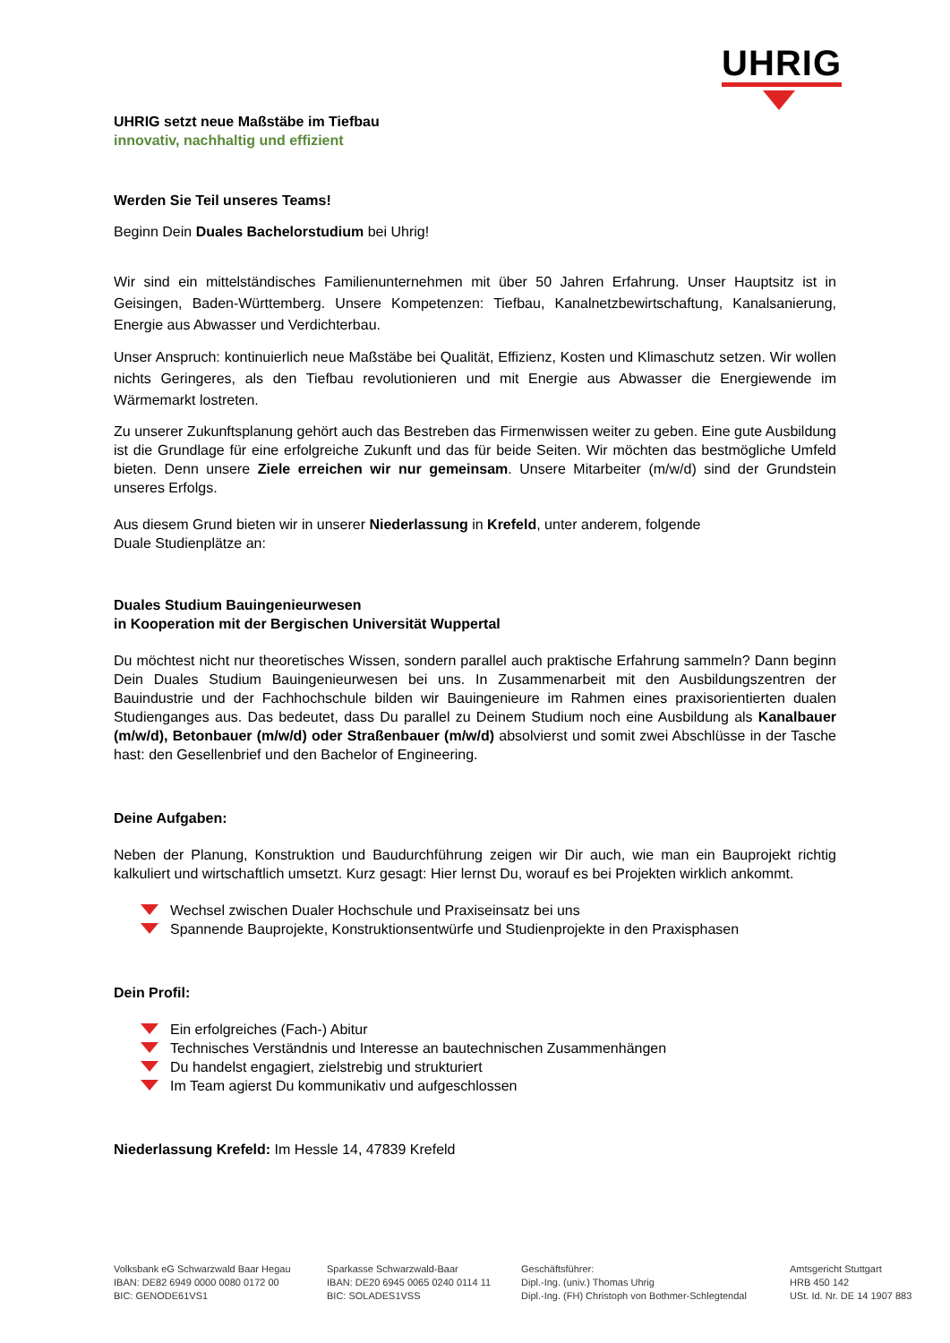UHRIG
UHRIG setzt neue Maßstäbe im Tiefbau
innovativ, nachhaltig und effizient
Werden Sie Teil unseres Teams!
Beginn Dein Duales Bachelorstudium bei Uhrig!
Wir sind ein mittelständisches Familienunternehmen mit über 50 Jahren Erfahrung. Unser Hauptsitz ist in Geisingen, Baden-Württemberg. Unsere Kompetenzen: Tiefbau, Kanalnetzbewirtschaftung, Kanalsanierung, Energie aus Abwasser und Verdichterbau.
Unser Anspruch: kontinuierlich neue Maßstäbe bei Qualität, Effizienz, Kosten und Klimaschutz setzen. Wir wollen nichts Geringeres, als den Tiefbau revolutionieren und mit Energie aus Abwasser die Energiewende im Wärmemarkt lostreten.
Zu unserer Zukunftsplanung gehört auch das Bestreben das Firmenwissen weiter zu geben. Eine gute Ausbildung ist die Grundlage für eine erfolgreiche Zukunft und das für beide Seiten. Wir möchten das bestmögliche Umfeld bieten. Denn unsere Ziele erreichen wir nur gemeinsam. Unsere Mitarbeiter (m/w/d) sind der Grundstein unseres Erfolgs.
Aus diesem Grund bieten wir in unserer Niederlassung in Krefeld, unter anderem, folgende
Duale Studienplätze an:
Duales Studium Bauingenieurwesen
in Kooperation mit der Bergischen Universität Wuppertal
Du möchtest nicht nur theoretisches Wissen, sondern parallel auch praktische Erfahrung sammeln? Dann beginn Dein Duales Studium Bauingenieurwesen bei uns. In Zusammenarbeit mit den Ausbildungszentren der Bauindustrie und der Fachhochschule bilden wir Bauingenieure im Rahmen eines praxisorientierten dualen Studienganges aus. Das bedeutet, dass Du parallel zu Deinem Studium noch eine Ausbildung als Kanalbauer (m/w/d), Betonbauer (m/w/d) oder Straßenbauer (m/w/d) absolvierst und somit zwei Abschlüsse in der Tasche hast: den Gesellenbrief und den Bachelor of Engineering.
Deine Aufgaben:
Neben der Planung, Konstruktion und Baudurchführung zeigen wir Dir auch, wie man ein Bauprojekt richtig kalkuliert und wirtschaftlich umsetzt. Kurz gesagt: Hier lernst Du, worauf es bei Projekten wirklich ankommt.
Wechsel zwischen Dualer Hochschule und Praxiseinsatz bei uns
Spannende Bauprojekte, Konstruktionsentwürfe und Studienprojekte in den Praxisphasen
Dein Profil:
Ein erfolgreiches (Fach-) Abitur
Technisches Verständnis und Interesse an bautechnischen Zusammenhängen
Du handelst engagiert, zielstrebig und strukturiert
Im Team agierst Du kommunikativ und aufgeschlossen
Niederlassung Krefeld: Im Hessle 14, 47839 Krefeld
Volksbank eG Schwarzwald Baar Hegau
IBAN: DE82 6949 0000 0080 0172 00
BIC: GENODE61VS1
Sparkasse Schwarzwald-Baar
IBAN: DE20 6945 0065 0240 0114 11
BIC: SOLADES1VSS
Geschäftsführer:
Dipl.-Ing. (univ.) Thomas Uhrig
Dipl.-Ing. (FH) Christoph von Bothmer-Schlegtendal
Amtsgericht Stuttgart
HRB 450 142
USt. Id. Nr. DE 14 1907 883